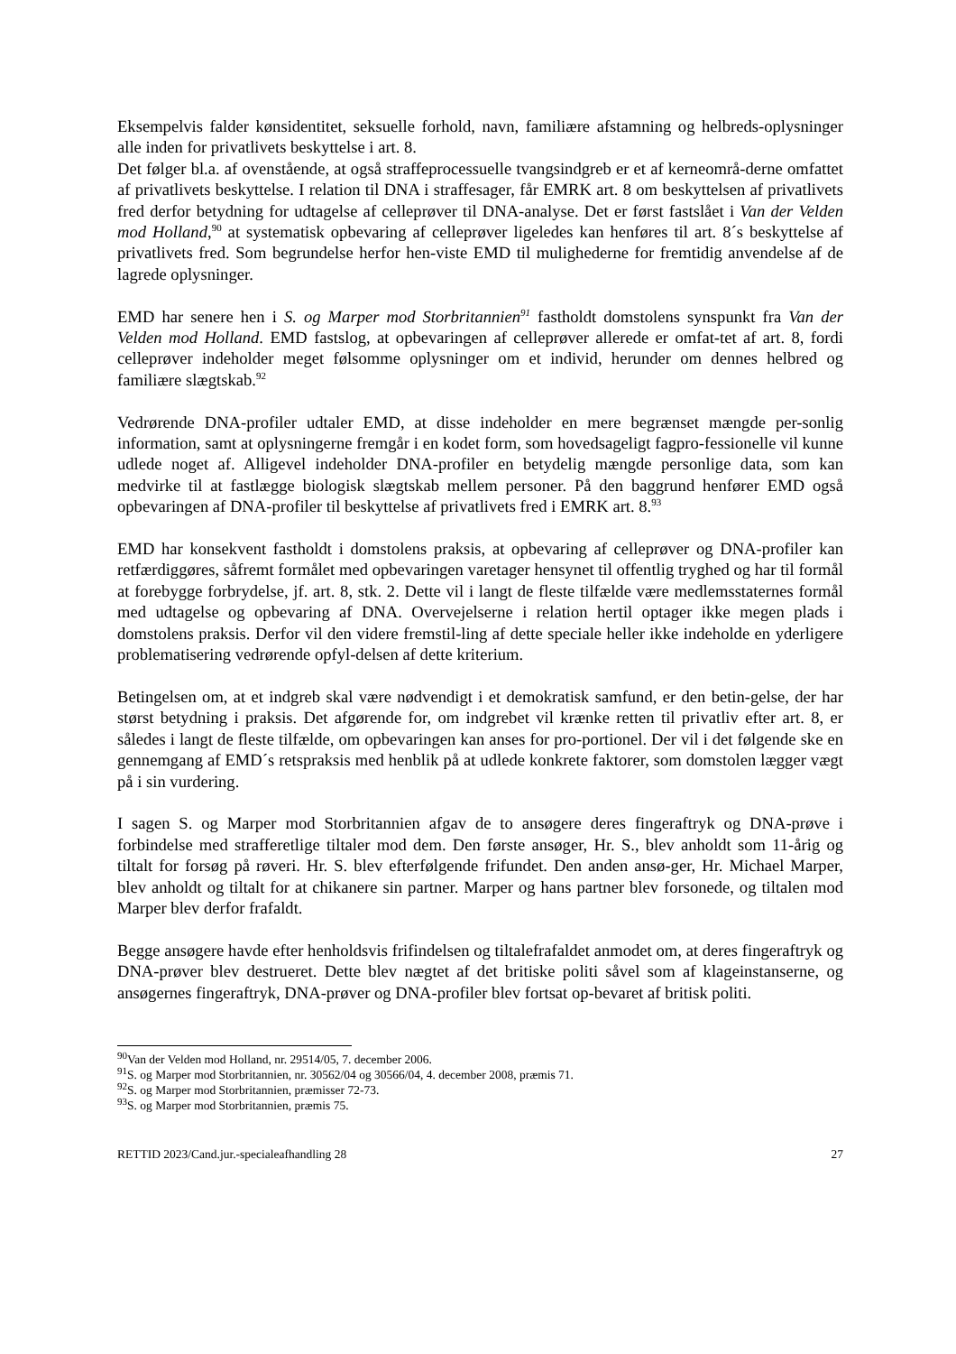Eksempelvis falder kønsidentitet, seksuelle forhold, navn, familiære afstamning og helbreds-oplysninger alle inden for privatlivets beskyttelse i art. 8.
Det følger bl.a. af ovenstående, at også straffeprocessuelle tvangsindgreb er et af kerneområ-derne omfattet af privatlivets beskyttelse. I relation til DNA i straffesager, får EMRK art. 8 om beskyttelsen af privatlivets fred derfor betydning for udtagelse af celleprøver til DNA-analyse. Det er først fastslået i Van der Velden mod Holland,<sup>90</sup> at systematisk opbevaring af celleprøver ligeledes kan henføres til art. 8´s beskyttelse af privatlivets fred. Som begrundelse herfor hen-viste EMD til mulighederne for fremtidig anvendelse af de lagrede oplysninger.
EMD har senere hen i S. og Marper mod Storbritannien<sup>91</sup> fastholdt domstolens synspunkt fra Van der Velden mod Holland. EMD fastslog, at opbevaringen af celleprøver allerede er omfat-tet af art. 8, fordi celleprøver indeholder meget følsomme oplysninger om et individ, herunder om dennes helbred og familiære slægtskab.<sup>92</sup>
Vedrørende DNA-profiler udtaler EMD, at disse indeholder en mere begrænset mængde per-sonlig information, samt at oplysningerne fremgår i en kodet form, som hovedsageligt fagpro-fessionelle vil kunne udlede noget af. Alligevel indeholder DNA-profiler en betydelig mængde personlige data, som kan medvirke til at fastlægge biologisk slægtskab mellem personer. På den baggrund henfører EMD også opbevaringen af DNA-profiler til beskyttelse af privatlivets fred i EMRK art. 8.<sup>93</sup>
EMD har konsekvent fastholdt i domstolens praksis, at opbevaring af celleprøver og DNA-profiler kan retfærdiggøres, såfremt formålet med opbevaringen varetager hensynet til offentlig tryghed og har til formål at forebygge forbrydelse, jf. art. 8, stk. 2. Dette vil i langt de fleste tilfælde være medlemsstaternes formål med udtagelse og opbevaring af DNA. Overvejelserne i relation hertil optager ikke megen plads i domstolens praksis. Derfor vil den videre fremstil-ling af dette speciale heller ikke indeholde en yderligere problematisering vedrørende opfyl-delsen af dette kriterium.
Betingelsen om, at et indgreb skal være nødvendigt i et demokratisk samfund, er den betin-gelse, der har størst betydning i praksis. Det afgørende for, om indgrebet vil krænke retten til privatliv efter art. 8, er således i langt de fleste tilfælde, om opbevaringen kan anses for pro-portionel. Der vil i det følgende ske en gennemgang af EMD´s retspraksis med henblik på at udlede konkrete faktorer, som domstolen lægger vægt på i sin vurdering.
I sagen S. og Marper mod Storbritannien afgav de to ansøgere deres fingeraftryk og DNA-prøve i forbindelse med strafferetlige tiltaler mod dem. Den første ansøger, Hr. S., blev anholdt som 11-årig og tiltalt for forsøg på røveri. Hr. S. blev efterfølgende frifundet. Den anden ansø-ger, Hr. Michael Marper, blev anholdt og tiltalt for at chikanere sin partner. Marper og hans partner blev forsonede, og tiltalen mod Marper blev derfor frafaldt.
Begge ansøgere havde efter henholdsvis frifindelsen og tiltalefrafaldet anmodet om, at deres fingeraftryk og DNA-prøver blev destrueret. Dette blev nægtet af det britiske politi såvel som af klageinstanserne, og ansøgernes fingeraftryk, DNA-prøver og DNA-profiler blev fortsat op-bevaret af britisk politi.
<sup>90</sup> Van der Velden mod Holland, nr. 29514/05, 7. december 2006.
<sup>91</sup>S. og Marper mod Storbritannien, nr. 30562/04 og 30566/04, 4. december 2008, præmis 71.
<sup>92</sup>S. og Marper mod Storbritannien, præmisser 72-73.
<sup>93</sup>S. og Marper mod Storbritannien, præmis 75.
RETTID 2023/Cand.jur.-specialeafhandling 28 27